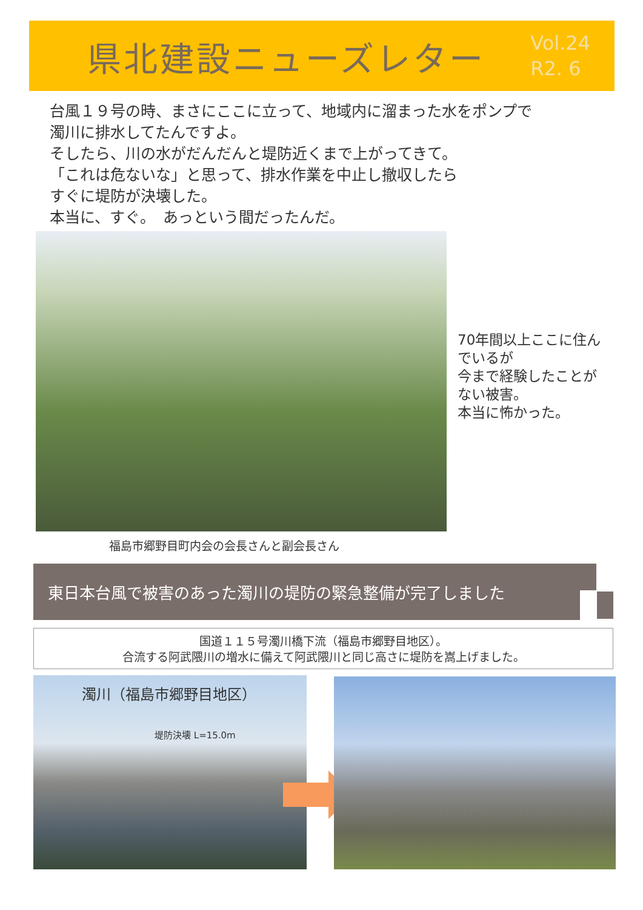県北建設ニューズレター
Vol.24
R2. 6
台風１９号の時、まさにここに立って、地域内に溜まった水をポンプで
濁川に排水してたんですよ。
そしたら、川の水がだんだんと堤防近くまで上がってきて。
「これは危ないな」と思って、排水作業を中止し撤収したら
すぐに堤防が決壊した。
本当に、すぐ。　あっという間だったんだ。
70年間以上ここに住ん
でいるが
今まで経験したことが
ない被害。
本当に怖かった。
福島市郷野目町内会の会長さんと副会長さん
東日本台風で被害のあった濁川の堤防の緊急整備が完了しました
国道１１５号濁川橋下流（福島市郷野目地区）。
合流する阿武隈川の増水に備えて阿武隈川と同じ高さに堤防を嵩上げました。
濁川（福島市郷野目地区）
堤防決壊 L=15.0m